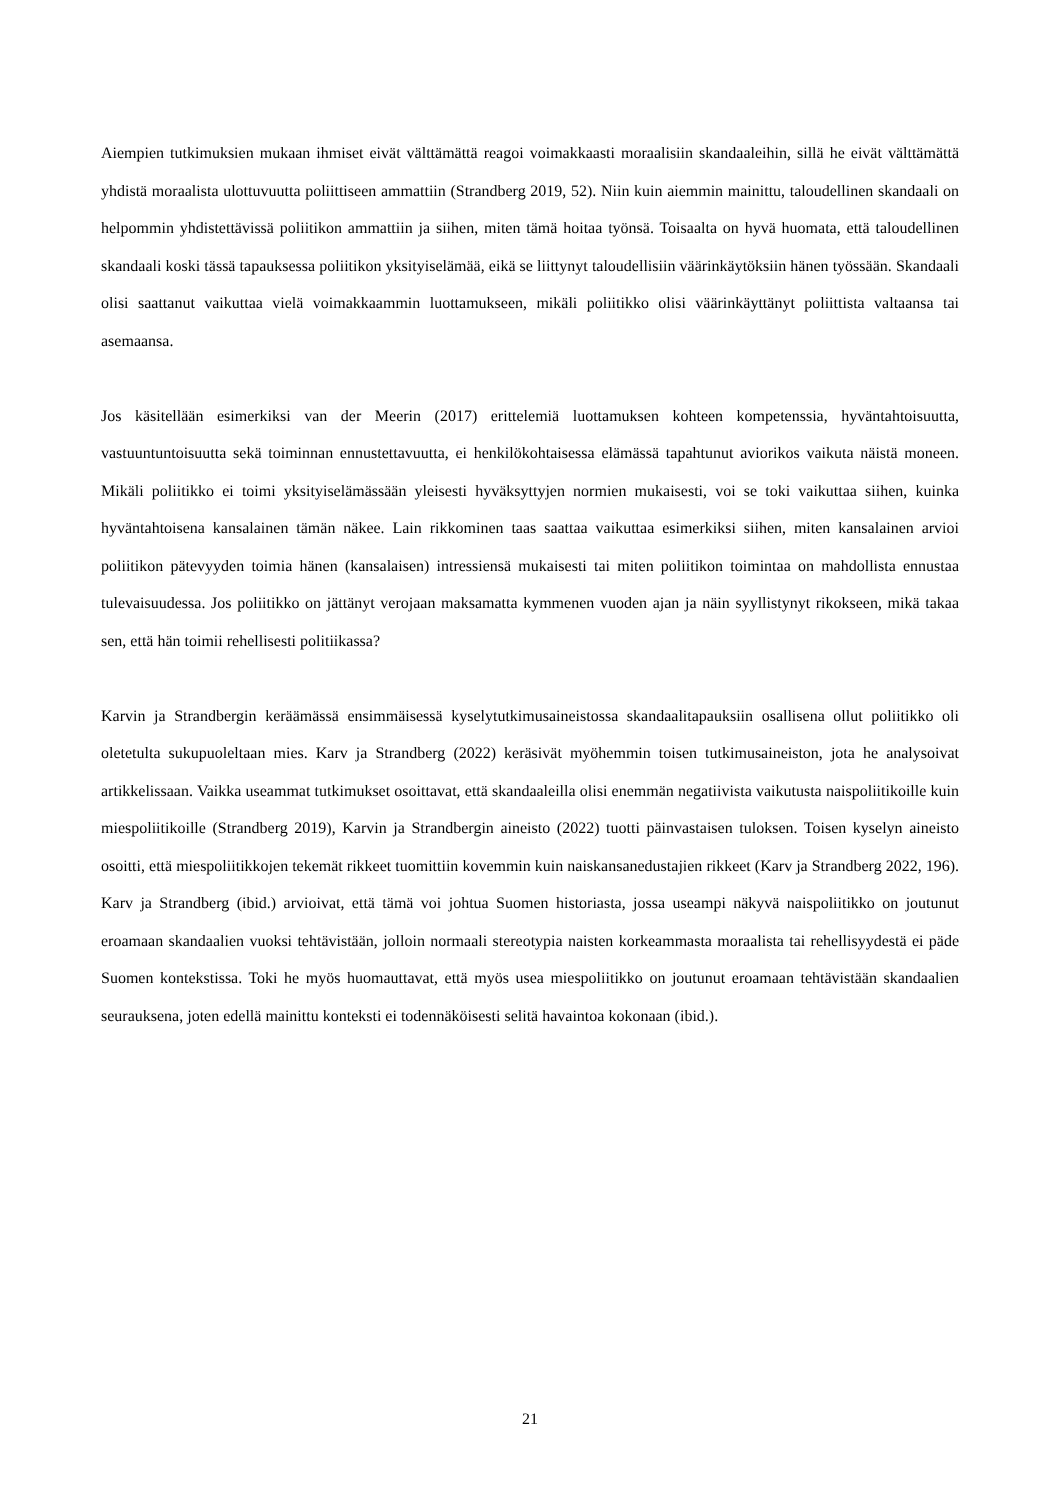Aiempien tutkimuksien mukaan ihmiset eivät välttämättä reagoi voimakkaasti moraalisiin skandaaleihin, sillä he eivät välttämättä yhdistä moraalista ulottuvuutta poliittiseen ammattiin (Strandberg 2019, 52). Niin kuin aiemmin mainittu, taloudellinen skandaali on helpommin yhdistettävissä poliitikon ammattiin ja siihen, miten tämä hoitaa työnsä. Toisaalta on hyvä huomata, että taloudellinen skandaali koski tässä tapauksessa poliitikon yksityiselämää, eikä se liittynyt taloudellisiin väärinkäytöksiin hänen työssään. Skandaali olisi saattanut vaikuttaa vielä voimakkaammin luottamukseen, mikäli poliitikko olisi väärinkäyttänyt poliittista valtaansa tai asemaansa.
Jos käsitellään esimerkiksi van der Meerin (2017) erittelemiä luottamuksen kohteen kompetenssia, hyväntahtoisuutta, vastuuntuntoisuutta sekä toiminnan ennustettavuutta, ei henkilökohtaisessa elämässä tapahtunut aviorikos vaikuta näistä moneen. Mikäli poliitikko ei toimi yksityiselämässään yleisesti hyväksyttyjen normien mukaisesti, voi se toki vaikuttaa siihen, kuinka hyväntahtoisena kansalainen tämän näkee. Lain rikkominen taas saattaa vaikuttaa esimerkiksi siihen, miten kansalainen arvioi poliitikon pätevyyden toimia hänen (kansalaisen) intressiensä mukaisesti tai miten poliitikon toimintaa on mahdollista ennustaa tulevaisuudessa. Jos poliitikko on jättänyt verojaan maksamatta kymmenen vuoden ajan ja näin syyllistynyt rikokseen, mikä takaa sen, että hän toimii rehellisesti politiikassa?
Karvin ja Strandbergin keräämässä ensimmäisessä kyselytutkimusaineistossa skandaalitapauksiin osallisena ollut poliitikko oli oletetulta sukupuoleltaan mies. Karv ja Strandberg (2022) keräsivät myöhemmin toisen tutkimusaineiston, jota he analysoivat artikkelissaan. Vaikka useammat tutkimukset osoittavat, että skandaaleilla olisi enemmän negatiivista vaikutusta naispoliitikoille kuin miespoliitikoille (Strandberg 2019), Karvin ja Strandbergin aineisto (2022) tuotti päinvastaisen tuloksen. Toisen kyselyn aineisto osoitti, että miespoliitikkojen tekemät rikkeet tuomittiin kovemmin kuin naiskansanedustajien rikkeet (Karv ja Strandberg 2022, 196). Karv ja Strandberg (ibid.) arvioivat, että tämä voi johtua Suomen historiasta, jossa useampi näkyvä naispoliitikko on joutunut eroamaan skandaalien vuoksi tehtävistään, jolloin normaali stereotypia naisten korkeammasta moraalista tai rehellisyydestä ei päde Suomen kontekstissa. Toki he myös huomauttavat, että myös usea miespoliitikko on joutunut eroamaan tehtävistään skandaalien seurauksena, joten edellä mainittu konteksti ei todennäköisesti selitä havaintoa kokonaan (ibid.).
21